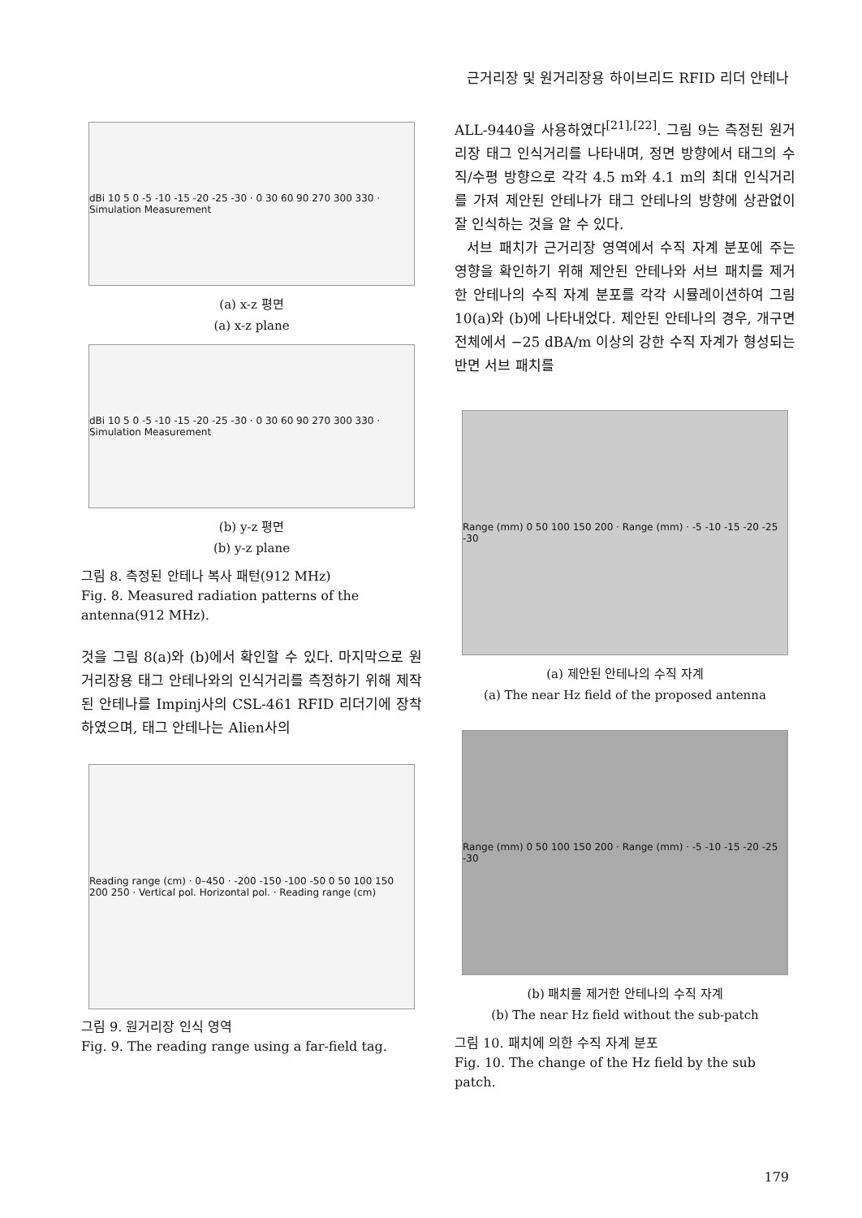근거리장 및 원거리장용 하이브리드 RFID 리더 안테나
dBi 10 5 0 -5 -10 -15 -20 -25 -30 · 0 30 60 90 270 300 330 · Simulation Measurement
(a) x-z 평면
(a) x-z plane
dBi 10 5 0 -5 -10 -15 -20 -25 -30 · 0 30 60 90 270 300 330 · Simulation Measurement
(b) y-z 평면
(b) y-z plane
그림 8. 측정된 안테나 복사 패턴(912 MHz)
Fig. 8. Measured radiation patterns of the antenna(912 MHz).
것을 그림 8(a)와 (b)에서 확인할 수 있다. 마지막으로 원거리장용 태그 안테나와의 인식거리를 측정하기 위해 제작된 안테나를 Impinj사의 CSL-461 RFID 리더기에 장착하였으며, 태그 안테나는 Alien사의
Reading range (cm) · 0–450 · -200 -150 -100 -50 0 50 100 150 200 250 · Vertical pol. Horizontal pol. · Reading range (cm)
그림 9. 원거리장 인식 영역
Fig. 9. The reading range using a far-field tag.
ALL-9440을 사용하였다<sup>[21],[22]</sup>. 그림 9는 측정된 원거리장 태그 인식거리를 나타내며, 정면 방향에서 태그의 수직/수평 방향으로 각각 4.5 m와 4.1 m의 최대 인식거리를 가져 제안된 안테나가 태그 안테나의 방향에 상관없이 잘 인식하는 것을 알 수 있다.
서브 패치가 근거리장 영역에서 수직 자계 분포에 주는 영향을 확인하기 위해 제안된 안테나와 서브 패치를 제거한 안테나의 수직 자계 분포를 각각 시뮬레이션하여 그림 10(a)와 (b)에 나타내었다. 제안된 안테나의 경우, 개구면 전체에서 −25 dBA/m 이상의 강한 수직 자계가 형성되는 반면 서브 패치를
Range (mm) 0 50 100 150 200 · Range (mm) · -5 -10 -15 -20 -25 -30
(a) 제안된 안테나의 수직 자계
(a) The near Hz field of the proposed antenna
Range (mm) 0 50 100 150 200 · Range (mm) · -5 -10 -15 -20 -25 -30
(b) 패치를 제거한 안테나의 수직 자계
(b) The near Hz field without the sub-patch
그림 10. 패치에 의한 수직 자계 분포
Fig. 10. The change of the Hz field by the sub patch.
179